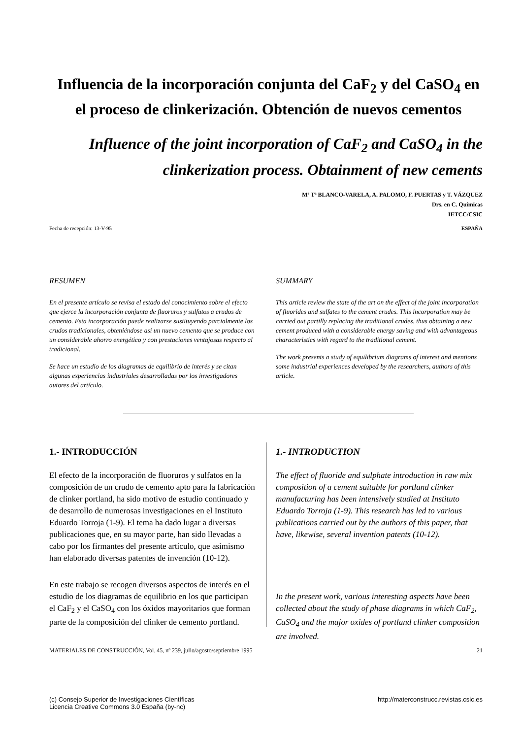Influencia de la incorporación conjunta del CaF<sub>2</sub> y del CaSO<sub>4</sub> en el proceso de clinkerización. Obtención de nuevos cementos
Influence of the joint incorporation of CaF<sub>2</sub> and CaSO<sub>4</sub> in the clinkerization process. Obtainment of new cements
Mª Tª BLANCO-VARELA, A. PALOMO, F. PUERTAS y T. VÁZQUEZ
Drs. en C. Químicas
IETCC/CSIC
Fecha de recepción: 13-V-95 ESPAÑA
RESUMEN
En el presente artículo se revisa el estado del conocimiento sobre el efecto que ejerce la incorporación conjunta de fluoruros y sulfatos a crudos de cemento. Esta incorporación puede realizarse sustituyendo parcialmente los crudos tradicionales, obteniéndose así un nuevo cemento que se produce con un considerable ahorro energético y con prestaciones ventajosas respecto al tradicional.
Se hace un estudio de los diagramas de equilibrio de interés y se citan algunas experiencias industriales desarrolladas por los investigadores autores del artículo.
SUMMARY
This article review the state of the art on the effect of the joint incorporation of fluorides and sulfates to the cement crudes. This incorporation may be carried out partilly replacing the traditional crudes, thus obtaining a new cement produced with a considerable energy saving and with advantageous characteristics with regard to the traditional cement.
The work presents a study of equilibrium diagrams of interest and mentions some industrial experiences developed by the researchers, authors of this article.
1.- INTRODUCCIÓN
El efecto de la incorporación de fluoruros y sulfatos en la composición de un crudo de cemento apto para la fabricación de clinker portland, ha sido motivo de estudio continuado y de desarrollo de numerosas investigaciones en el Instituto Eduardo Torroja (1-9). El tema ha dado lugar a diversas publicaciones que, en su mayor parte, han sido llevadas a cabo por los firmantes del presente artículo, que asimismo han elaborado diversas patentes de invención (10-12).
En este trabajo se recogen diversos aspectos de interés en el estudio de los diagramas de equilibrio en los que participan el CaF<sub>2</sub> y el CaSO<sub>4</sub> con los óxidos mayoritarios que forman parte de la composición del clinker de cemento portland.
1.- INTRODUCTION
The effect of fluoride and sulphate introduction in raw mix composition of a cement suitable for portland clinker manufacturing has been intensively studied at Instituto Eduardo Torroja (1-9). This research has led to various publications carried out by the authors of this paper, that have, likewise, several invention patents (10-12).
In the present work, various interesting aspects have been collected about the study of phase diagrams in which CaF<sub>2</sub>, CaSO<sub>4</sub> and the major oxides of portland clinker composition are involved.
MATERIALES DE CONSTRUCCIÓN, Vol. 45, nº 239, julio/agosto/septiembre 1995 21
(c) Consejo Superior de Investigaciones Científicas
Licencia Creative Commons 3.0 España (by-nc) http://materconstrucc.revistas.csic.es